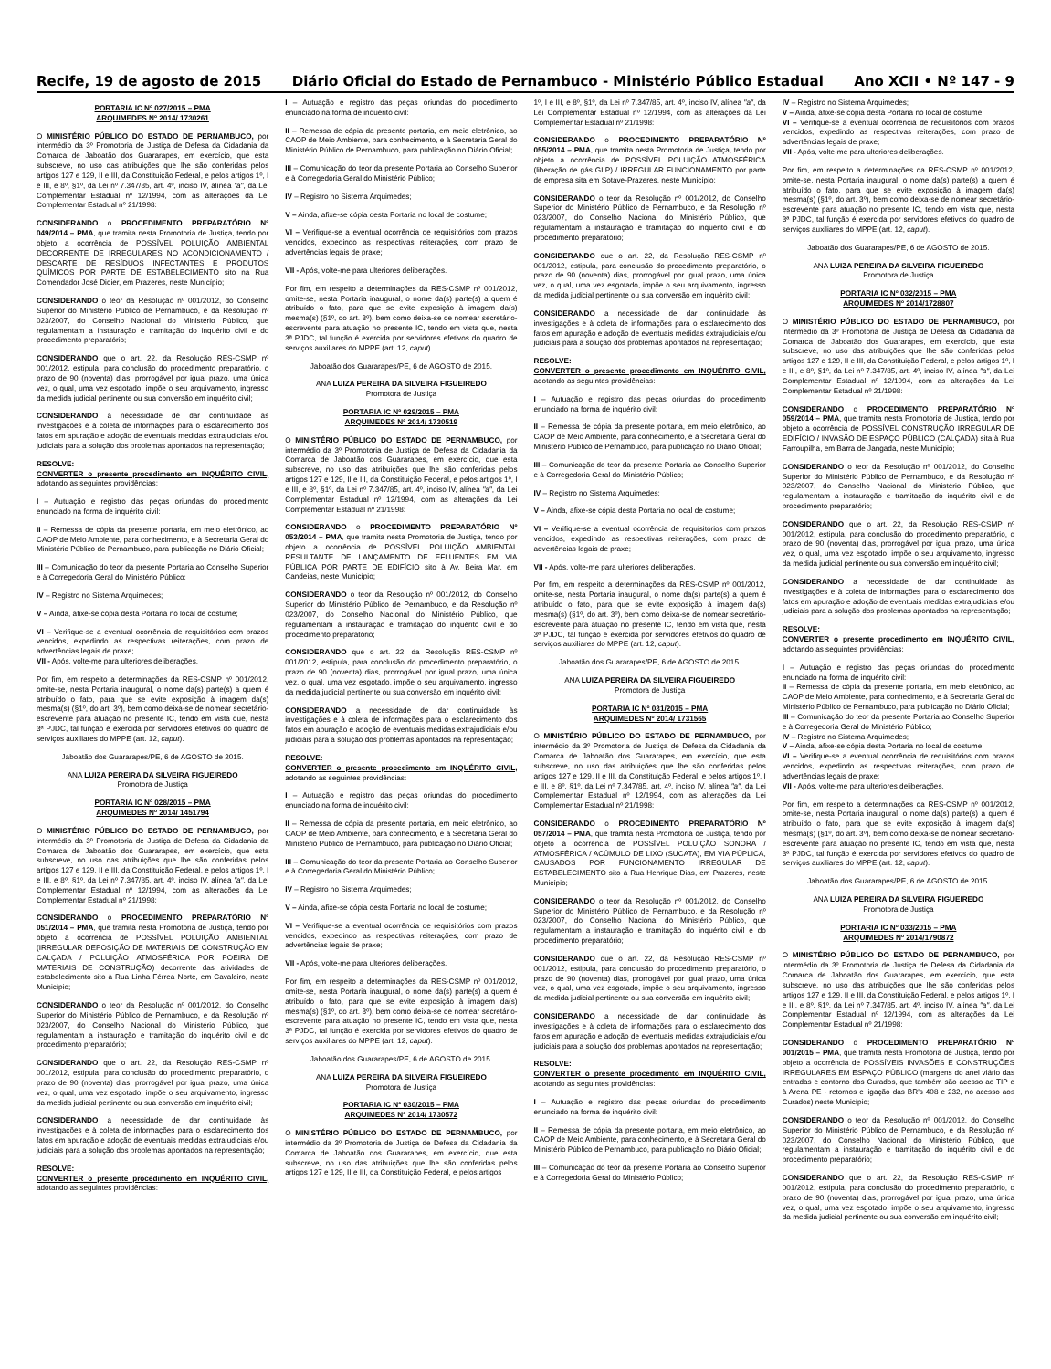Recife, 19 de agosto de 2015 Diário Oficial do Estado de Pernambuco - Ministério Público Estadual Ano XCII • Nº 147 - 9
PORTARIA IC Nº 027/2015 – PMA
ARQUIMEDES Nº 2014/ 1730261
O MINISTÉRIO PÚBLICO DO ESTADO DE PERNAMBUCO, por intermédio da 3º Promotoria de Justiça de Defesa da Cidadania da Comarca de Jaboatão dos Guararapes, em exercício, que esta subscreve, no uso das atribuições que lhe são conferidas pelos artigos 127 e 129, II e III, da Constituição Federal, e pelos artigos 1º, I e III, e 8º, §1º, da Lei nº 7.347/85, art. 4º, inciso IV, alínea "a", da Lei Complementar Estadual nº 12/1994, com as alterações da Lei Complementar Estadual nº 21/1998:
CONSIDERANDO o PROCEDIMENTO PREPARATÓRIO Nº 049/2014 – PMA, que tramita nesta Promotoria de Justiça, tendo por objeto a ocorrência de POSSÍVEL POLUIÇÃO AMBIENTAL DECORRENTE DE IRREGULARES NO ACONDICIONAMENTO / DESCARTE DE RESÍDUOS INFECTANTES E PRODUTOS QUÍMICOS POR PARTE DE ESTABELECIMENTO sito na Rua Comendador José Didier, em Prazeres, neste Município;
CONSIDERANDO o teor da Resolução nº 001/2012, do Conselho Superior do Ministério Público de Pernambuco, e da Resolução nº 023/2007, do Conselho Nacional do Ministério Público, que regulamentam a instauração e tramitação do inquérito civil e do procedimento preparatório;
CONSIDERANDO que o art. 22, da Resolução RES-CSMP nº 001/2012, estipula, para conclusão do procedimento preparatório, o prazo de 90 (noventa) dias, prorrogável por igual prazo, uma única vez, o qual, uma vez esgotado, impõe o seu arquivamento, ingresso da medida judicial pertinente ou sua conversão em inquérito civil;
CONSIDERANDO a necessidade de dar continuidade às investigações e à coleta de informações para o esclarecimento dos fatos em apuração e adoção de eventuais medidas extrajudiciais e/ou judiciais para a solução dos problemas apontados na representação;
RESOLVE:
CONVERTER o presente procedimento em INQUÉRITO CIVIL, adotando as seguintes providências:
I – Autuação e registro das peças oriundas do procedimento enunciado na forma de inquérito civil:
II – Remessa de cópia da presente portaria, em meio eletrônico, ao CAOP de Meio Ambiente, para conhecimento, e à Secretaria Geral do Ministério Público de Pernambuco, para publicação no Diário Oficial;
III – Comunicação do teor da presente Portaria ao Conselho Superior e à Corregedoria Geral do Ministério Público;
IV – Registro no Sistema Arquimedes;
V – Ainda, afixe-se cópia desta Portaria no local de costume;
VI – Verifique-se a eventual ocorrência de requisitórios com prazos vencidos, expedindo as respectivas reiterações, com prazo de advertências legais de praxe;
VII - Após, volte-me para ulteriores deliberações.
Por fim, em respeito a determinações da RES-CSMP nº 001/2012, omite-se, nesta Portaria inaugural, o nome da(s) parte(s) a quem é atribuído o fato, para que se evite exposição à imagem da(s) mesma(s) (§1º, do art. 3º), bem como deixa-se de nomear secretário-escrevente para atuação no presente IC, tendo em vista que, nesta 3ª PJDC, tal função é exercida por servidores efetivos do quadro de serviços auxiliares do MPPE (art. 12, caput).
Jaboatão dos Guararapes/PE, 6 de AGOSTO de 2015.
ANA LUIZA PEREIRA DA SILVEIRA FIGUEIREDO
Promotora de Justiça
PORTARIA IC Nº 028/2015 – PMA
ARQUIMEDES Nº 2014/ 1451794
O MINISTÉRIO PÚBLICO DO ESTADO DE PERNAMBUCO, por intermédio da 3º Promotoria de Justiça de Defesa da Cidadania da Comarca de Jaboatão dos Guararapes, em exercício, que esta subscreve, no uso das atribuições que lhe são conferidas pelos artigos 127 e 129, II e III, da Constituição Federal, e pelos artigos 1º, I e III, e 8º, §1º, da Lei nº 7.347/85, art. 4º, inciso IV, alínea "a", da Lei Complementar Estadual nº 12/1994, com as alterações da Lei Complementar Estadual nº 21/1998:
CONSIDERANDO o PROCEDIMENTO PREPARATÓRIO Nº 051/2014 – PMA, que tramita nesta Promotoria de Justiça, tendo por objeto a ocorrência de POSSÍVEL POLUIÇÃO AMBIENTAL (IRREGULAR DEPOSIÇÃO DE MATERIAIS DE CONSTRUÇÃO EM CALÇADA / POLUIÇÃO ATMOSFÉRICA POR POEIRA DE MATERIAIS DE CONSTRUÇÃO) decorrente das atividades de estabelecimento sito à Rua Linha Férrea Norte, em Cavaleiro, neste Município;
CONSIDERANDO o teor da Resolução nº 001/2012, do Conselho Superior do Ministério Público de Pernambuco, e da Resolução nº 023/2007, do Conselho Nacional do Ministério Público, que regulamentam a instauração e tramitação do inquérito civil e do procedimento preparatório;
CONSIDERANDO que o art. 22, da Resolução RES-CSMP nº 001/2012, estipula, para conclusão do procedimento preparatório, o prazo de 90 (noventa) dias, prorrogável por igual prazo, uma única vez, o qual, uma vez esgotado, impõe o seu arquivamento, ingresso da medida judicial pertinente ou sua conversão em inquérito civil;
CONSIDERANDO a necessidade de dar continuidade às investigações e à coleta de informações para o esclarecimento dos fatos em apuração e adoção de eventuais medidas extrajudiciais e/ou judiciais para a solução dos problemas apontados na representação;
RESOLVE:
CONVERTER o presente procedimento em INQUÉRITO CIVIL, adotando as seguintes providências:
I – Autuação e registro das peças oriundas do procedimento enunciado na forma de inquérito civil:
II – Remessa de cópia da presente portaria, em meio eletrônico, ao CAOP de Meio Ambiente, para conhecimento, e à Secretaria Geral do Ministério Público de Pernambuco, para publicação no Diário Oficial;
III – Comunicação do teor da presente Portaria ao Conselho Superior e à Corregedoria Geral do Ministério Público;
IV – Registro no Sistema Arquimedes;
V – Ainda, afixe-se cópia desta Portaria no local de costume;
VI – Verifique-se a eventual ocorrência de requisitórios com prazos vencidos, expedindo as respectivas reiterações, com prazo de advertências legais de praxe;
VII - Após, volte-me para ulteriores deliberações.
Por fim, em respeito a determinações da RES-CSMP nº 001/2012, omite-se, nesta Portaria inaugural, o nome da(s) parte(s) a quem é atribuído o fato, para que se evite exposição à imagem da(s) mesma(s) (§1º, do art. 3º), bem como deixa-se de nomear secretário-escrevente para atuação no presente IC, tendo em vista que, nesta 3ª PJDC, tal função é exercida por servidores efetivos do quadro de serviços auxiliares do MPPE (art. 12, caput).
Jaboatão dos Guararapes/PE, 6 de AGOSTO de 2015.
ANA LUIZA PEREIRA DA SILVEIRA FIGUEIREDO
Promotora de Justiça
PORTARIA IC Nº 029/2015 – PMA
ARQUIMEDES Nº 2014/ 1730519
O MINISTÉRIO PÚBLICO DO ESTADO DE PERNAMBUCO, por intermédio da 3º Promotoria de Justiça de Defesa da Cidadania da Comarca de Jaboatão dos Guararapes, em exercício, que esta subscreve, no uso das atribuições que lhe são conferidas pelos artigos 127 e 129, II e III, da Constituição Federal, e pelos artigos 1º, I e III, e 8º, §1º, da Lei nº 7.347/85, art. 4º, inciso IV, alínea "a", da Lei Complementar Estadual nº 12/1994, com as alterações da Lei Complementar Estadual nº 21/1998:
CONSIDERANDO o PROCEDIMENTO PREPARATÓRIO Nº 053/2014 – PMA, que tramita nesta Promotoria de Justiça, tendo por objeto a ocorrência de POSSÍVEL POLUIÇÃO AMBIENTAL RESULTANTE DE LANÇAMENTO DE EFLUENTES EM VIA PÚBLICA POR PARTE DE EDIFÍCIO sito à Av. Beira Mar, em Candeias, neste Município;
CONSIDERANDO o teor da Resolução nº 001/2012, do Conselho Superior do Ministério Público de Pernambuco, e da Resolução nº 023/2007, do Conselho Nacional do Ministério Público, que regulamentam a instauração e tramitação do inquérito civil e do procedimento preparatório;
CONSIDERANDO que o art. 22, da Resolução RES-CSMP nº 001/2012, estipula, para conclusão do procedimento preparatório, o prazo de 90 (noventa) dias, prorrogável por igual prazo, uma única vez, o qual, uma vez esgotado, impõe o seu arquivamento, ingresso da medida judicial pertinente ou sua conversão em inquérito civil;
CONSIDERANDO a necessidade de dar continuidade às investigações e à coleta de informações para o esclarecimento dos fatos em apuração e adoção de eventuais medidas extrajudiciais e/ou judiciais para a solução dos problemas apontados na representação;
RESOLVE:
CONVERTER o presente procedimento em INQUÉRITO CIVIL, adotando as seguintes providências:
I – Autuação e registro das peças oriundas do procedimento enunciado na forma de inquérito civil:
II – Remessa de cópia da presente portaria, em meio eletrônico, ao CAOP de Meio Ambiente, para conhecimento, e à Secretaria Geral do Ministério Público de Pernambuco, para publicação no Diário Oficial;
III – Comunicação do teor da presente Portaria ao Conselho Superior e à Corregedoria Geral do Ministério Público;
IV – Registro no Sistema Arquimedes;
V – Ainda, afixe-se cópia desta Portaria no local de costume;
VI – Verifique-se a eventual ocorrência de requisitórios com prazos vencidos, expedindo as respectivas reiterações, com prazo de advertências legais de praxe;
VII - Após, volte-me para ulteriores deliberações.
Por fim, em respeito a determinações da RES-CSMP nº 001/2012, omite-se, nesta Portaria inaugural, o nome da(s) parte(s) a quem é atribuído o fato, para que se evite exposição à imagem da(s) mesma(s) (§1º, do art. 3º), bem como deixa-se de nomear secretário-escrevente para atuação no presente IC, tendo em vista que, nesta 3ª PJDC, tal função é exercida por servidores efetivos do quadro de serviços auxiliares do MPPE (art. 12, caput).
Jaboatão dos Guararapes/PE, 6 de AGOSTO de 2015.
ANA LUIZA PEREIRA DA SILVEIRA FIGUEIREDO
Promotora de Justiça
PORTARIA IC Nº 030/2015 – PMA
ARQUIMEDES Nº 2014/ 1730572
O MINISTÉRIO PÚBLICO DO ESTADO DE PERNAMBUCO, por intermédio da 3º Promotoria de Justiça de Defesa da Cidadania da Comarca de Jaboatão dos Guararapes, em exercício, que esta subscreve, no uso das atribuições que lhe são conferidas pelos artigos 127 e 129, II e III, da Constituição Federal, e pelos artigos
1º, I e III, e 8º, §1º, da Lei nº 7.347/85, art. 4º, inciso IV, alínea "a", da Lei Complementar Estadual nº 12/1994, com as alterações da Lei Complementar Estadual nº 21/1998:
CONSIDERANDO o PROCEDIMENTO PREPARATÓRIO Nº 055/2014 – PMA, que tramita nesta Promotoria de Justiça, tendo por objeto a ocorrência de POSSÍVEL POLUIÇÃO ATMOSFÉRICA (liberação de gás GLP) / IRREGULAR FUNCIONAMENTO por parte de empresa sita em Sotave-Prazeres, neste Município;
CONSIDERANDO o teor da Resolução nº 001/2012, do Conselho Superior do Ministério Público de Pernambuco, e da Resolução nº 023/2007, do Conselho Nacional do Ministério Público, que regulamentam a instauração e tramitação do inquérito civil e do procedimento preparatório;
CONSIDERANDO que o art. 22, da Resolução RES-CSMP nº 001/2012, estipula, para conclusão do procedimento preparatório, o prazo de 90 (noventa) dias, prorrogável por igual prazo, uma única vez, o qual, uma vez esgotado, impõe o seu arquivamento, ingresso da medida judicial pertinente ou sua conversão em inquérito civil;
CONSIDERANDO a necessidade de dar continuidade às investigações e à coleta de informações para o esclarecimento dos fatos em apuração e adoção de eventuais medidas extrajudiciais e/ou judiciais para a solução dos problemas apontados na representação;
RESOLVE:
CONVERTER o presente procedimento em INQUÉRITO CIVIL, adotando as seguintes providências:
I – Autuação e registro das peças oriundas do procedimento enunciado na forma de inquérito civil:
II – Remessa de cópia da presente portaria, em meio eletrônico, ao CAOP de Meio Ambiente, para conhecimento, e à Secretaria Geral do Ministério Público de Pernambuco, para publicação no Diário Oficial;
III – Comunicação do teor da presente Portaria ao Conselho Superior e à Corregedoria Geral do Ministério Público;
IV – Registro no Sistema Arquimedes;
V – Ainda, afixe-se cópia desta Portaria no local de costume;
VI – Verifique-se a eventual ocorrência de requisitórios com prazos vencidos, expedindo as respectivas reiterações, com prazo de advertências legais de praxe;
VII - Após, volte-me para ulteriores deliberações.
Por fim, em respeito a determinações da RES-CSMP nº 001/2012, omite-se, nesta Portaria inaugural, o nome da(s) parte(s) a quem é atribuído o fato, para que se evite exposição à imagem da(s) mesma(s) (§1º, do art. 3º), bem como deixa-se de nomear secretário-escrevente para atuação no presente IC, tendo em vista que, nesta 3ª PJDC, tal função é exercida por servidores efetivos do quadro de serviços auxiliares do MPPE (art. 12, caput).
Jaboatão dos Guararapes/PE, 6 de AGOSTO de 2015.
ANA LUIZA PEREIRA DA SILVEIRA FIGUEIREDO
Promotora de Justiça
PORTARIA IC Nº 031/2015 – PMA
ARQUIMEDES Nº 2014/ 1731565
O MINISTÉRIO PÚBLICO DO ESTADO DE PERNAMBUCO, por intermédio da 3º Promotoria de Justiça de Defesa da Cidadania da Comarca de Jaboatão dos Guararapes, em exercício, que esta subscreve, no uso das atribuições que lhe são conferidas pelos artigos 127 e 129, II e III, da Constituição Federal, e pelos artigos 1º, I e III, e 8º, §1º, da Lei nº 7.347/85, art. 4º, inciso IV, alínea "a", da Lei Complementar Estadual nº 12/1994, com as alterações da Lei Complementar Estadual nº 21/1998:
CONSIDERANDO o PROCEDIMENTO PREPARATÓRIO Nº 057/2014 – PMA, que tramita nesta Promotoria de Justiça, tendo por objeto a ocorrência de POSSÍVEL POLUIÇÃO SONORA / ATMOSFÉRICA / ACÚMULO DE LIXO (SUCATA), EM VIA PÚPLICA, CAUSADOS POR FUNCIONAMENTO IRREGULAR DE ESTABELECIMENTO sito à Rua Henrique Dias, em Prazeres, neste Município;
CONSIDERANDO o teor da Resolução nº 001/2012, do Conselho Superior do Ministério Público de Pernambuco, e da Resolução nº 023/2007, do Conselho Nacional do Ministério Público, que regulamentam a instauração e tramitação do inquérito civil e do procedimento preparatório;
CONSIDERANDO que o art. 22, da Resolução RES-CSMP nº 001/2012, estipula, para conclusão do procedimento preparatório, o prazo de 90 (noventa) dias, prorrogável por igual prazo, uma única vez, o qual, uma vez esgotado, impõe o seu arquivamento, ingresso da medida judicial pertinente ou sua conversão em inquérito civil;
CONSIDERANDO a necessidade de dar continuidade às investigações e à coleta de informações para o esclarecimento dos fatos em apuração e adoção de eventuais medidas extrajudiciais e/ou judiciais para a solução dos problemas apontados na representação;
RESOLVE:
CONVERTER o presente procedimento em INQUÉRITO CIVIL, adotando as seguintes providências:
I – Autuação e registro das peças oriundas do procedimento enunciado na forma de inquérito civil:
II – Remessa de cópia da presente portaria, em meio eletrônico, ao CAOP de Meio Ambiente, para conhecimento, e à Secretaria Geral do Ministério Público de Pernambuco, para publicação no Diário Oficial;
III – Comunicação do teor da presente Portaria ao Conselho Superior e à Corregedoria Geral do Ministério Público;
IV – Registro no Sistema Arquimedes;
V – Ainda, afixe-se cópia desta Portaria no local de costume;
VI – Verifique-se a eventual ocorrência de requisitórios com prazos vencidos, expedindo as respectivas reiterações, com prazo de advertências legais de praxe;
VII - Após, volte-me para ulteriores deliberações.
Por fim, em respeito a determinações da RES-CSMP nº 001/2012, omite-se, nesta Portaria inaugural, o nome da(s) parte(s) a quem é atribuído o fato, para que se evite exposição à imagem da(s) mesma(s) (§1º, do art. 3º), bem como deixa-se de nomear secretário-escrevente para atuação no presente IC, tendo em vista que, nesta 3ª PJDC, tal função é exercida por servidores efetivos do quadro de serviços auxiliares do MPPE (art. 12, caput).
Jaboatão dos Guararapes/PE, 6 de AGOSTO de 2015.
ANA LUIZA PEREIRA DA SILVEIRA FIGUEIREDO
Promotora de Justiça
PORTARIA IC Nº 032/2015 – PMA
ARQUIMEDES Nº 2014/1728807
O MINISTÉRIO PÚBLICO DO ESTADO DE PERNAMBUCO, por intermédio da 3º Promotoria de Justiça de Defesa da Cidadania da Comarca de Jaboatão dos Guararapes, em exercício, que esta subscreve, no uso das atribuições que lhe são conferidas pelos artigos 127 e 129, II e III, da Constituição Federal, e pelos artigos 1º, I e III, e 8º, §1º, da Lei nº 7.347/85, art. 4º, inciso IV, alínea "a", da Lei Complementar Estadual nº 12/1994, com as alterações da Lei Complementar Estadual nº 21/1998:
CONSIDERANDO o PROCEDIMENTO PREPARATÓRIO Nº 059/2014 – PMA, que tramita nesta Promotoria de Justiça, tendo por objeto a ocorrência de POSSÍVEL CONSTRUÇÃO IRREGULAR DE EDIFÍCIO / INVASÃO DE ESPAÇO PÚBLICO (CALÇADA) sita à Rua Farroupilha, em Barra de Jangada, neste Município;
CONSIDERANDO o teor da Resolução nº 001/2012, do Conselho Superior do Ministério Público de Pernambuco, e da Resolução nº 023/2007, do Conselho Nacional do Ministério Público, que regulamentam a instauração e tramitação do inquérito civil e do procedimento preparatório;
CONSIDERANDO que o art. 22, da Resolução RES-CSMP nº 001/2012, estipula, para conclusão do procedimento preparatório, o prazo de 90 (noventa) dias, prorrogável por igual prazo, uma única vez, o qual, uma vez esgotado, impõe o seu arquivamento, ingresso da medida judicial pertinente ou sua conversão em inquérito civil;
CONSIDERANDO a necessidade de dar continuidade às investigações e à coleta de informações para o esclarecimento dos fatos em apuração e adoção de eventuais medidas extrajudiciais e/ou judiciais para a solução dos problemas apontados na representação;
RESOLVE:
CONVERTER o presente procedimento em INQUÉRITO CIVIL, adotando as seguintes providências:
I – Autuação e registro das peças oriundas do procedimento enunciado na forma de inquérito civil:
II – Remessa de cópia da presente portaria, em meio eletrônico, ao CAOP de Meio Ambiente, para conhecimento, e à Secretaria Geral do Ministério Público de Pernambuco, para publicação no Diário Oficial;
III – Comunicação do teor da presente Portaria ao Conselho Superior e à Corregedoria Geral do Ministério Público;
IV – Registro no Sistema Arquimedes;
V – Ainda, afixe-se cópia desta Portaria no local de costume;
VI – Verifique-se a eventual ocorrência de requisitórios com prazos vencidos, expedindo as respectivas reiterações, com prazo de advertências legais de praxe;
VII - Após, volte-me para ulteriores deliberações.
Por fim, em respeito a determinações da RES-CSMP nº 001/2012, omite-se, nesta Portaria inaugural, o nome da(s) parte(s) a quem é atribuído o fato, para que se evite exposição à imagem da(s) mesma(s) (§1º, do art. 3º), bem como deixa-se de nomear secretário-escrevente para atuação no presente IC, tendo em vista que, nesta 3ª PJDC, tal função é exercida por servidores efetivos do quadro de serviços auxiliares do MPPE (art. 12, caput).
Jaboatão dos Guararapes/PE, 6 de AGOSTO de 2015.
ANA LUIZA PEREIRA DA SILVEIRA FIGUEIREDO
Promotora de Justiça
PORTARIA IC Nº 033/2015 – PMA
ARQUIMEDES Nº 2014/1790872
O MINISTÉRIO PÚBLICO DO ESTADO DE PERNAMBUCO, por intermédio da 3º Promotoria de Justiça de Defesa da Cidadania da Comarca de Jaboatão dos Guararapes, em exercício, que esta subscreve, no uso das atribuições que lhe são conferidas pelos artigos 127 e 129, II e III, da Constituição Federal, e pelos artigos 1º, I e III, e 8º, §1º, da Lei nº 7.347/85, art. 4º, inciso IV, alínea "a", da Lei Complementar Estadual nº 12/1994, com as alterações da Lei Complementar Estadual nº 21/1998:
CONSIDERANDO o PROCEDIMENTO PREPARATÓRIO Nº 001/2015 – PMA, que tramita nesta Promotoria de Justiça, tendo por objeto a ocorrência de POSSÍVEIS INVASÕES E CONSTRUÇÕES IRREGULARES EM ESPAÇO PÚBLICO (margens do anel viário das entradas e contorno dos Curados, que também são acesso ao TIP e à Arena PE - retornos e ligação das BR's 408 e 232, no acesso aos Curados) neste Município;
CONSIDERANDO o teor da Resolução nº 001/2012, do Conselho Superior do Ministério Público de Pernambuco, e da Resolução nº 023/2007, do Conselho Nacional do Ministério Público, que regulamentam a instauração e tramitação do inquérito civil e do procedimento preparatório;
CONSIDERANDO que o art. 22, da Resolução RES-CSMP nº 001/2012, estipula, para conclusão do procedimento preparatório, o prazo de 90 (noventa) dias, prorrogável por igual prazo, uma única vez, o qual, uma vez esgotado, impõe o seu arquivamento, ingresso da medida judicial pertinente ou sua conversão em inquérito civil;